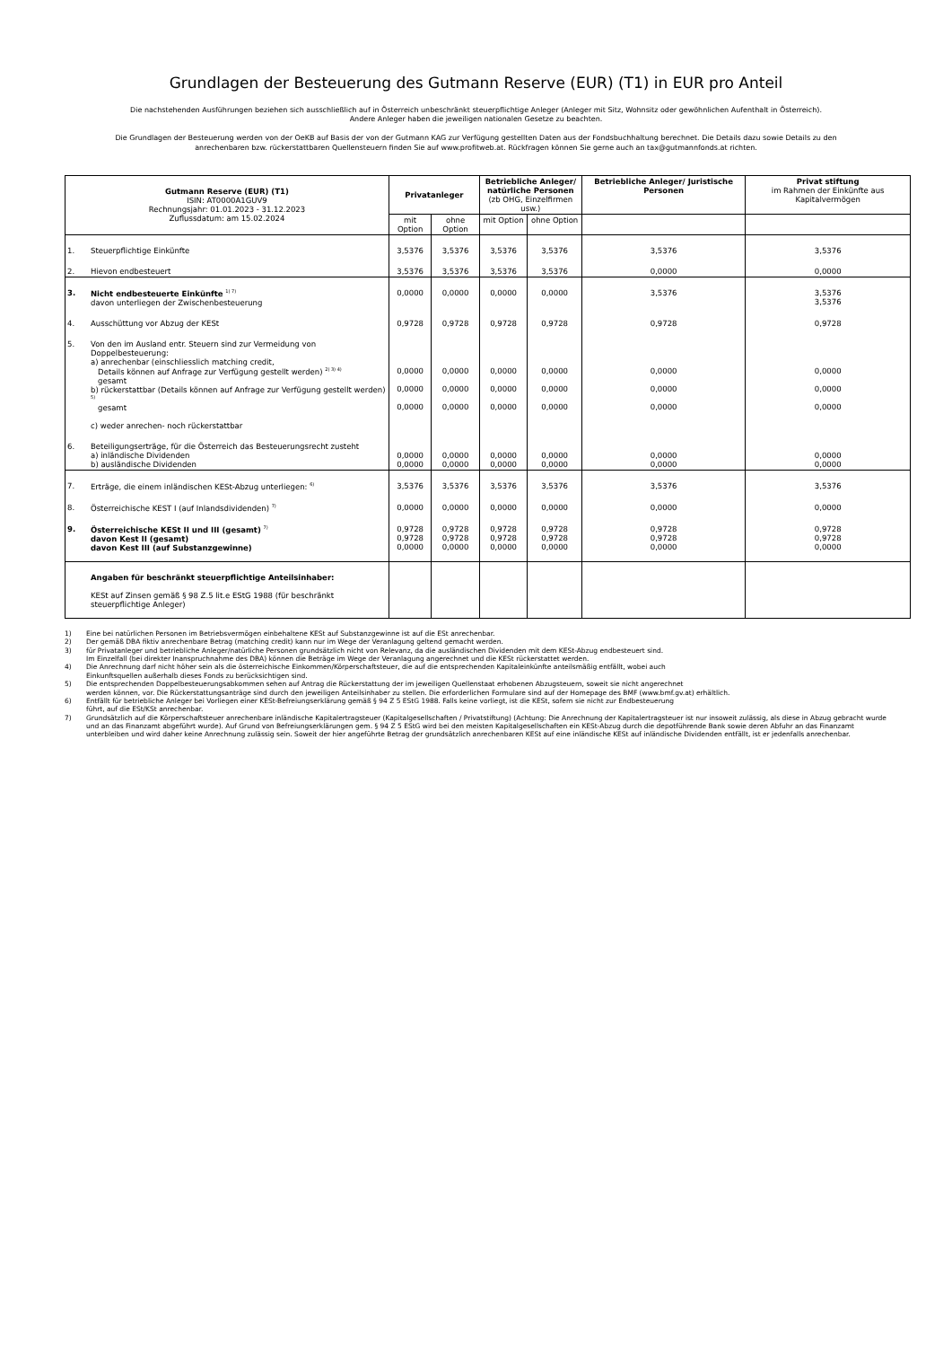Grundlagen der Besteuerung des Gutmann Reserve (EUR) (T1) in EUR pro Anteil
Die nachstehenden Ausführungen beziehen sich ausschließlich auf in Österreich unbeschränkt steuerpflichtige Anleger (Anleger mit Sitz, Wohnsitz oder gewöhnlichen Aufenthalt in Österreich).
Andere Anleger haben die jeweiligen nationalen Gesetze zu beachten.
Die Grundlagen der Besteuerung werden von der OeKB auf Basis der von der Gutmann KAG zur Verfügung gestellten Daten aus der Fondsbuchhaltung berechnet. Die Details dazu sowie Details zu den anrechenbaren bzw. rückerstattbaren Quellensteuern finden Sie auf www.profitweb.at. Rückfragen können Sie gerne auch an tax@gutmannfonds.at richten.
| Gutmann Reserve (EUR) (T1) ISIN: AT0000A1GUV9 Rechnungsjahr: 01.01.2023 - 31.12.2023 Zuflussdatum: am 15.02.2024 | | Privatanleger | | Betriebliche Anleger/ natürliche Personen (zb OHG, Einzelfirmen usw.) | | Betriebliche Anleger/ Juristische Personen | Privat stiftung im Rahmen der Einkünfte aus Kapitalvermögen |
| | | mit Option | ohne Option | mit Option | ohne Option | | |
| 1. | Steuerpflichtige Einkünfte | 3,5376 | 3,5376 | 3,5376 | 3,5376 | 3,5376 | 3,5376 |
| 2. | Hievon endbesteuert | 3,5376 | 3,5376 | 3,5376 | 3,5376 | 0,0000 | 0,0000 |
| 3. | Nicht endbesteuerte Einkünfte <sup>1) 7)</sup> davon unterliegen der Zwischenbesteuerung | 0,0000 | 0,0000 | 0,0000 | 0,0000 | 3,5376 | 3,5376 3,5376 |
| 4. | Ausschüttung vor Abzug der KESt | 0,9728 | 0,9728 | 0,9728 | 0,9728 | 0,9728 | 0,9728 |
| 5. | Von den im Ausland entr. Steuern sind zur Vermeidung von Doppelbesteuerung: a) anrechenbar (einschliesslich matching credit, Details können auf Anfrage zur Verfügung gestellt werden) <sup>2) 3) 4)</sup> gesamt b) rückerstattbar (Details können auf Anfrage zur Verfügung gestellt werden) <sup>5)</sup> gesamt c) weder anrechen- noch rückerstattbar | 0,0000 0,0000 0,0000 | 0,0000 0,0000 0,0000 | 0,0000 0,0000 0,0000 | 0,0000 0,0000 0,0000 | 0,0000 0,0000 0,0000 | 0,0000 0,0000 0,0000 |
| 6. | Beteiligungserträge, für die Österreich das Besteuerungsrecht zusteht a) inländische Dividenden b) ausländische Dividenden | 0,0000 0,0000 | 0,0000 0,0000 | 0,0000 0,0000 | 0,0000 0,0000 | 0,0000 0,0000 | 0,0000 0,0000 |
| 7. | Erträge, die einem inländischen KESt-Abzug unterliegen: <sup>6)</sup> | 3,5376 | 3,5376 | 3,5376 | 3,5376 | 3,5376 | 3,5376 |
| 8. | Österreichische KEST I (auf Inlandsdividenden) <sup>7)</sup> | 0,0000 | 0,0000 | 0,0000 | 0,0000 | 0,0000 | 0,0000 |
| 9. | Österreichische KESt II und III (gesamt) <sup>7)</sup> davon Kest II (gesamt) davon Kest III (auf Substanzgewinne) | 0,9728 0,9728 0,0000 | 0,9728 0,9728 0,0000 | 0,9728 0,9728 0,0000 | 0,9728 0,9728 0,0000 | 0,9728 0,9728 0,0000 | 0,9728 0,9728 0,0000 |
| | Angaben für beschränkt steuerpflichtige Anteilsinhaber: KESt auf Zinsen gemäß § 98 Z.5 lit.e EStG 1988 (für beschränkt steuerpflichtige Anleger) | | | | | | |
1) Eine bei natürlichen Personen im Betriebsvermögen einbehaltene KESt auf Substanzgewinne ist auf die ESt anrechenbar.
2) Der gemäß DBA fiktiv anrechenbare Betrag (matching credit) kann nur im Wege der Veranlagung geltend gemacht werden.
3) für Privatanleger und betriebliche Anleger/natürliche Personen grundsätzlich nicht von Relevanz, da die ausländischen Dividenden mit dem KESt-Abzug endbesteuert sind.
Im Einzelfall (bei direkter Inanspruchnahme des DBA) können die Beträge im Wege der Veranlagung angerechnet und die KESt rückerstattet werden.
4) Die Anrechnung darf nicht höher sein als die österreichische Einkommen/Körperschaftsteuer, die auf die entsprechenden Kapitaleinkünfte anteilsmäßig entfällt, wobei auch
Einkunftsquellen außerhalb dieses Fonds zu berücksichtigen sind.
5) Die entsprechenden Doppelbesteuerungsabkommen sehen auf Antrag die Rückerstattung der im jeweiligen Quellenstaat erhobenen Abzugsteuern, soweit sie nicht angerechnet
werden können, vor. Die Rückerstattungsanträge sind durch den jeweiligen Anteilsinhaber zu stellen. Die erforderlichen Formulare sind auf der Homepage des BMF (www.bmf.gv.at) erhältlich.
6) Entfällt für betriebliche Anleger bei Vorliegen einer KESt-Befreiungserklärung gemäß § 94 Z 5 EStG 1988. Falls keine vorliegt, ist die KESt, sofern sie nicht zur Endbesteuerung
führt, auf die ESt/KSt anrechenbar.
7) Grundsätzlich auf die Körperschaftsteuer anrechenbare inländische Kapitalertragsteuer (Kapitalgesellschaften / Privatstiftung) (Achtung: Die Anrechnung der Kapitalertragsteuer ist nur insoweit zulässig, als diese in Abzug gebracht wurde und an das Finanzamt abgeführt wurde). Auf Grund von Befreiungserklärungen gem. § 94 Z 5 EStG wird bei den meisten Kapitalgesellschaften ein KESt-Abzug durch die depotführende Bank sowie deren Abfuhr an das Finanzamt unterbleiben und wird daher keine Anrechnung zulässig sein. Soweit der hier angeführte Betrag der grundsätzlich anrechenbaren KESt auf eine inländische KESt auf inländische Dividenden entfällt, ist er jedenfalls anrechenbar.